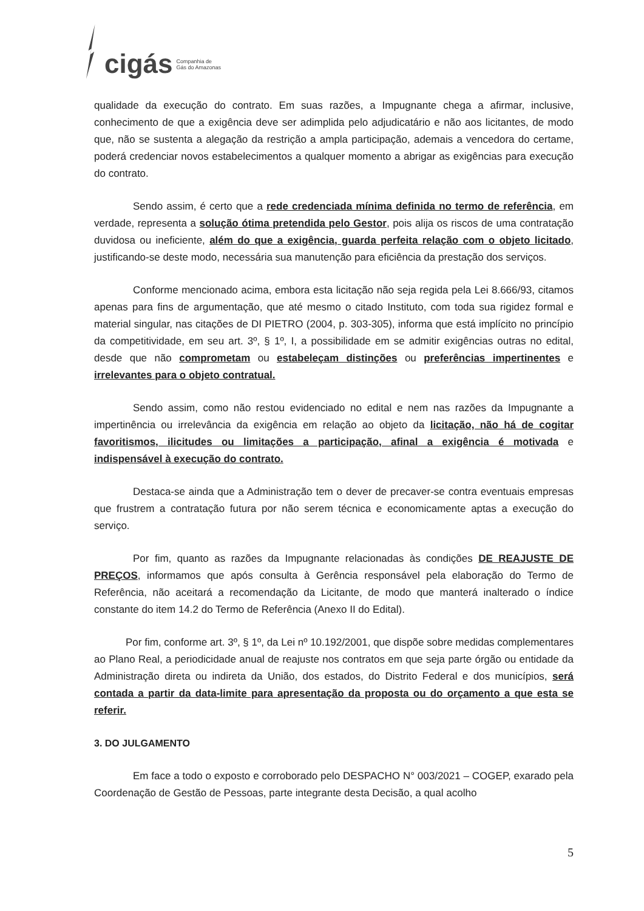cigás Companhia de
Gás do Amazonas
qualidade da execução do contrato. Em suas razões, a Impugnante chega a afirmar, inclusive, conhecimento de que a exigência deve ser adimplida pelo adjudicatário e não aos licitantes, de modo que, não se sustenta a alegação da restrição a ampla participação, ademais a vencedora do certame, poderá credenciar novos estabelecimentos a qualquer momento a abrigar as exigências para execução do contrato.
Sendo assim, é certo que a rede credenciada mínima definida no termo de referência, em verdade, representa a solução ótima pretendida pelo Gestor, pois alija os riscos de uma contratação duvidosa ou ineficiente, além do que a exigência, guarda perfeita relação com o objeto licitado, justificando-se deste modo, necessária sua manutenção para eficiência da prestação dos serviços.
Conforme mencionado acima, embora esta licitação não seja regida pela Lei 8.666/93, citamos apenas para fins de argumentação, que até mesmo o citado Instituto, com toda sua rigidez formal e material singular, nas citações de DI PIETRO (2004, p. 303-305), informa que está implícito no princípio da competitividade, em seu art. 3º, § 1º, I, a possibilidade em se admitir exigências outras no edital, desde que não comprometam ou estabeleçam distinções ou preferências impertinentes e irrelevantes para o objeto contratual.
Sendo assim, como não restou evidenciado no edital e nem nas razões da Impugnante a impertinência ou irrelevância da exigência em relação ao objeto da licitação, não há de cogitar favoritismos, ilicitudes ou limitações a participação, afinal a exigência é motivada e indispensável à execução do contrato.
Destaca-se ainda que a Administração tem o dever de precaver-se contra eventuais empresas que frustrem a contratação futura por não serem técnica e economicamente aptas a execução do serviço.
Por fim, quanto as razões da Impugnante relacionadas às condições DE REAJUSTE DE PREÇOS, informamos que após consulta à Gerência responsável pela elaboração do Termo de Referência, não aceitará a recomendação da Licitante, de modo que manterá inalterado o índice constante do item 14.2 do Termo de Referência (Anexo II do Edital).
Por fim, conforme art. 3º, § 1º, da Lei nº 10.192/2001, que dispõe sobre medidas complementares ao Plano Real, a periodicidade anual de reajuste nos contratos em que seja parte órgão ou entidade da Administração direta ou indireta da União, dos estados, do Distrito Federal e dos municípios, será contada a partir da data-limite para apresentação da proposta ou do orçamento a que esta se referir.
3. DO JULGAMENTO
Em face a todo o exposto e corroborado pelo DESPACHO N° 003/2021 – COGEP, exarado pela Coordenação de Gestão de Pessoas, parte integrante desta Decisão, a qual acolho
5